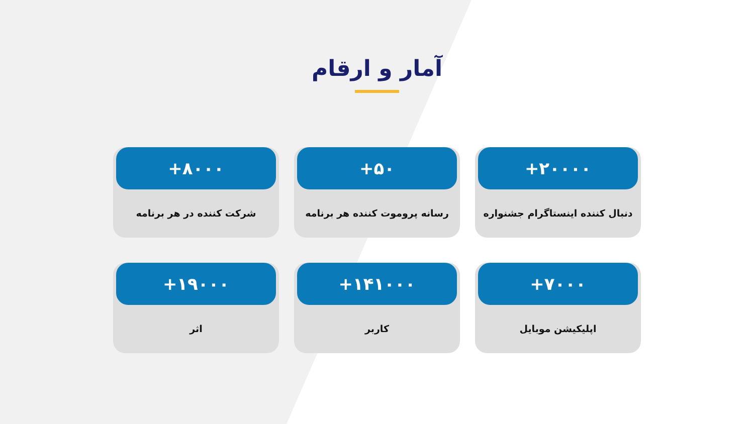آمار و ارقام
+۲۰۰۰۰
دنبال کننده اینستاگرام جشنواره
+۵۰
رسانه پروموت کننده هر برنامه
+۸۰۰۰
شرکت کننده در هر برنامه
+۷۰۰۰
اپلیکیشن موبایل
+۱۴۱۰۰۰
کاربر
+۱۹۰۰۰
اثر